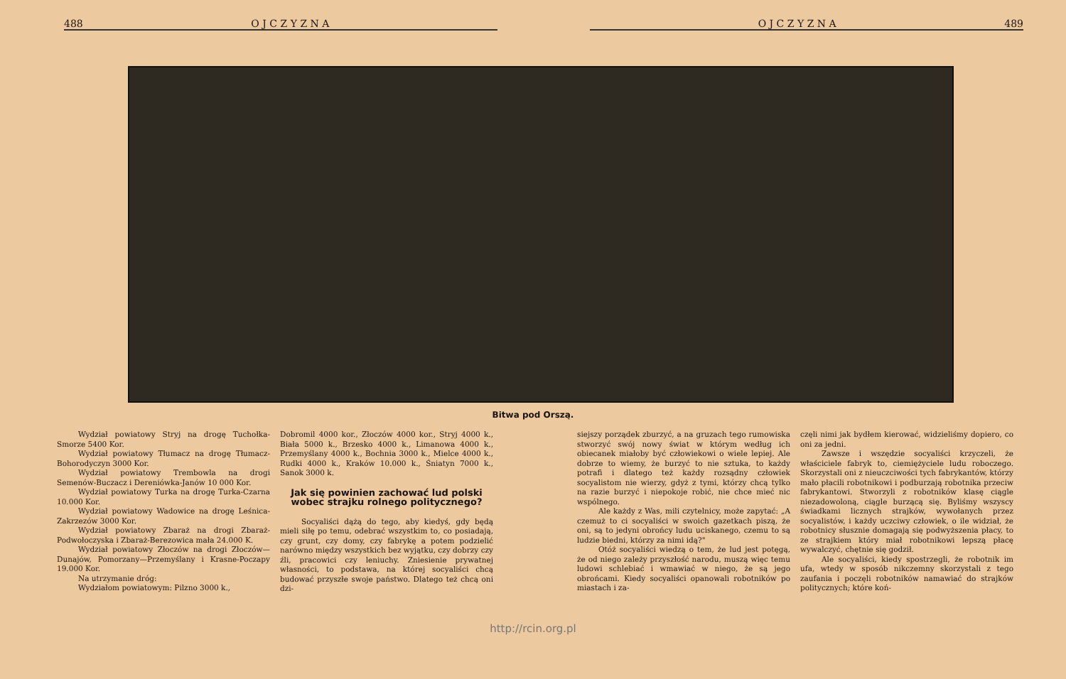488 O J C Z Y Z N A O J C Z Y Z N A 489
Bitwa pod Orszą.
Wydział powiatowy Stryj na drogę Tuchołka-Smorze 5400 Kor.
Wydział powiatowy Tłumacz na drogę Tłumacz-Bohorodyczyn 3000 Kor.
Wydział powiatowy Trembowla na drogi Semenów-Buczacz i Dereniówka-Janów 10 000 Kor.
Wydział powiatowy Turka na drogę Turka-Czarna 10.000 Kor.
Wydział powiatowy Wadowice na drogę Leśnica-Zakrzezów 3000 Kor.
Wydział powiatowy Zbaraż na drogi Zbaraż-Podwołoczyska i Zbaraż-Berezowica mała 24.000 K.
Wydział powiatowy Złoczów na drogi Złoczów—Dunajów, Pomorzany—Przemyślany i Krasne-Poczapy 19.000 Kor.
Na utrzymanie dróg:
Wydziałom powiatowym: Pilzno 3000 k.,
Dobromil 4000 kor., Złoczów 4000 kor., Stryj 4000 k., Biała 5000 k., Brzesko 4000 k., Limanowa 4000 k., Przemyślany 4000 k., Bochnia 3000 k., Mielce 4000 k., Rudki 4000 k., Kraków 10.000 k., Śniatyn 7000 k., Sanok 3000 k.
Jak się powinien zachować lud polski wobec strajku rolnego politycznego?
Socyaliści dążą do tego, aby kiedyś, gdy będą mieli siłę po temu, odebrać wszystkim to, co posiadają, czy grunt, czy domy, czy fabrykę a potem podzielić narówno między wszystkich bez wyjątku, czy dobrzy czy źli, pracowici czy leniuchy. Zniesienie prywatnej własności, to podstawa, na której socyaliści chcą budować przyszłe swoje państwo. Dlatego też chcą oni dzi-
siejszy porządek zburzyć, a na gruzach tego rumowiska stworzyć swój nowy świat w którym według ich obiecanek miałoby być człowiekowi o wiele lepiej. Ale dobrze to wiemy, że burzyć to nie sztuka, to każdy potrafi i dlatego też każdy rozsądny człowiek socyalistom nie wierzy, gdyż z tymi, którzy chcą tylko na razie burzyć i niepokoje robić, nie chce mieć nic wspólnego.
Ale każdy z Was, mili czytelnicy, może zapytać: „A czemuż to ci socyaliści w swoich gazetkach piszą, że oni, są to jedyni obrońcy ludu uciskanego, czemu to są ludzie biedni, którzy za nimi idą?"
Otóż socyaliści wiedzą o tem, że lud jest potęgą, że od niego zależy przyszłość narodu, muszą więc temu ludowi schlebiać i wmawiać w niego, że są jego obrońcami. Kiedy socyaliści opanowali robotników po miastach i za-
częli nimi jak bydłem kierować, widzieliśmy dopiero, co oni za jedni.
Zawsze i wszędzie socyaliści krzyczeli, że właściciele fabryk to, ciemiężyciele ludu roboczego. Skorzystali oni z nieuczciwości tych fabrykantów, którzy mało płacili robotnikowi i podburzają robotnika przeciw fabrykantowi. Stworzyli z robotników klasę ciągle niezadowoloną, ciągle burzącą się. Byliśmy wszyscy świadkami licznych strajków, wywołanych przez socyalistów, i każdy uczciwy człowiek, o ile widział, że robotnicy słusznie domagają się podwyższenia płacy, to ze strajkiem który miał robotnikowi lepszą płacę wywalczyć, chętnie się godził.
Ale socyaliści, kiedy spostrzegli, że robotnik im ufa, wtedy w sposób nikczemny skorzystali z tego zaufania i poczęli robotników namawiać do strajków politycznych; które koń-
http://rcin.org.pl